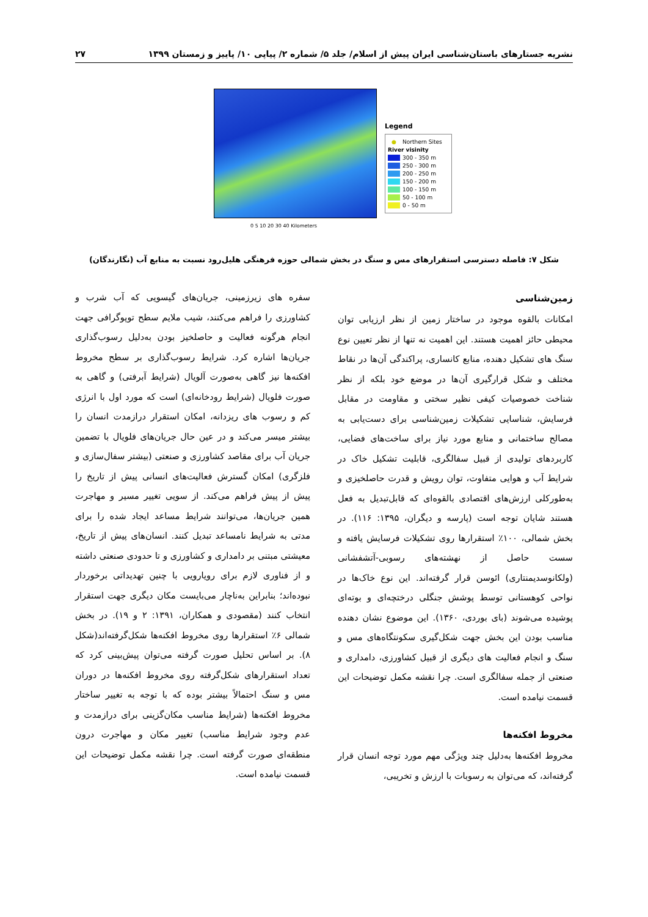نشریه جستارهای باستان‌شناسی ایران پیش از اسلام/ جلد ۵/ شماره ۲/ پیاپی ۱۰/ پاییز و زمستان ۱۳۹۹ ۲۷
Legend
● Northern Sites
River visinity
300 - 350 m
250 - 300 m
200 - 250 m
150 - 200 m
100 - 150 m
50 - 100 m
0 - 50 m
0 5 10 20 30 40 Kilometers
شکل ۷: فاصله دسترسی استقرارهای مس و سنگ در بخش شمالی حوزه فرهنگی هلیل‌رود نسبت به منابع آب (نگارندگان)
زمین‌شناسی
امکانات بالقوه موجود در ساختار زمین از نظر ارزیابی توان محیطی حائز اهمیت هستند. این اهمیت نه تنها از نظر تعیین نوع سنگ های تشکیل دهنده، منابع کانساری، پراکندگی آن‌ها در نقاط مختلف و شکل قرارگیری آن‌ها در موضع خود بلکه از نظر شناخت خصوصیات کیفی نظیر سختی و مقاومت در مقابل فرسایش، شناسایی تشکیلات زمین‌شناسی برای دست‌یابی به مصالح ساختمانی و منابع مورد نیاز برای ساخت‌های فضایی، کاربردهای تولیدی از قبیل سفالگری، قابلیت تشکیل خاک در شرایط آب و هوایی متفاوت، توان رویش و قدرت حاصلخیزی و به‌طورکلی ارزش‌های اقتصادی بالقوه‌ای که قابل‌تبدیل به فعل هستند شایان توجه است (پارسه و دیگران، ۱۳۹۵: ۱۱۶). در بخش شمالی، ۱۰۰٪ استقرارها روی تشکیلات فرسایش یافته و سست حاصل از نهشته‌های رسوبی-آتشفشانی (ولکانوسدیمنتاری) ائوسن قرار گرفته‌اند. این نوع خاک‌ها در نواحی کوهستانی توسط پوشش جنگلی درختچه‌ای و بوته‌ای پوشیده می‌شوند (بای بوردی، ۱۳۶۰). این موضوع نشان دهنده مناسب بودن این بخش جهت شکل‌گیری سکونتگاه‌های مس و سنگ و انجام فعالیت های دیگری از قبیل کشاورزی، دامداری و صنعتی از جمله سفالگری است. چرا نقشه مکمل توضیحات این قسمت نیامده است.
مخروط افکنه‌ها
مخروط افکنه‌ها به‌دلیل چند ویژگی مهم مورد توجه انسان قرار گرفته‌اند، که می‌توان به رسوبات با ارزش و تخریبی،
سفره های زیرزمینی، جریان‌های گیسویی که آب شرب و کشاورزی را فراهم می‌کنند، شیب ملایم سطح توپوگرافی جهت انجام هرگونه فعالیت و حاصلخیز بودن به‌دلیل رسوب‌گذاری جریان‌ها اشاره کرد. شرایط رسوب‌گذاری بر سطح مخروط افکنه‌ها نیز گاهی به‌صورت آلویال (شرایط آبرفتی) و گاهی به صورت فلویال (شرایط رودخانه‌ای) است که مورد اول با انرژی کم و رسوب های ریزدانه، امکان استقرار درازمدت انسان را بیشتر میسر می‌کند و در عین حال جریان‌های فلویال با تضمین جریان آب برای مقاصد کشاورزی و صنعتی (بیشتر سفال‌سازی و فلزگری) امکان گسترش فعالیت‌های انسانی پیش از تاریخ را پیش از پیش فراهم می‌کند. از سویی تغییر مسیر و مهاجرت همین جریان‌ها، می‌توانند شرایط مساعد ایجاد شده را برای مدتی به شرایط نامساعد تبدیل کنند. انسان‌های پیش از تاریخ، معیشتی مبتنی بر دامداری و کشاورزی و تا حدودی صنعتی داشته و از فناوری لازم برای رویارویی با چنین تهدیداتی برخوردار نبوده‌اند؛ بنابراین به‌ناچار می‌بایست مکان دیگری جهت استقرار انتخاب کنند (مقصودی و همکاران، ۱۳۹۱: ۲ و ۱۹). در بخش شمالی ۶٪ استقرارها روی مخروط افکنه‌ها شکل‌گرفته‌اند(شکل ۸). بر اساس تحلیل صورت گرفته می‌توان پیش‌بینی کرد که تعداد استقرارهای شکل‌گرفته روی مخروط افکنه‌ها در دوران مس و سنگ احتمالاً بیشتر بوده که با توجه به تغییر ساختار مخروط افکنه‌ها (شرایط مناسب مکان‌گزینی برای درازمدت و عدم وجود شرایط مناسب) تغییر مکان و مهاجرت درون منطقه‌ای صورت گرفته است. چرا نقشه مکمل توضیحات این قسمت نیامده است.